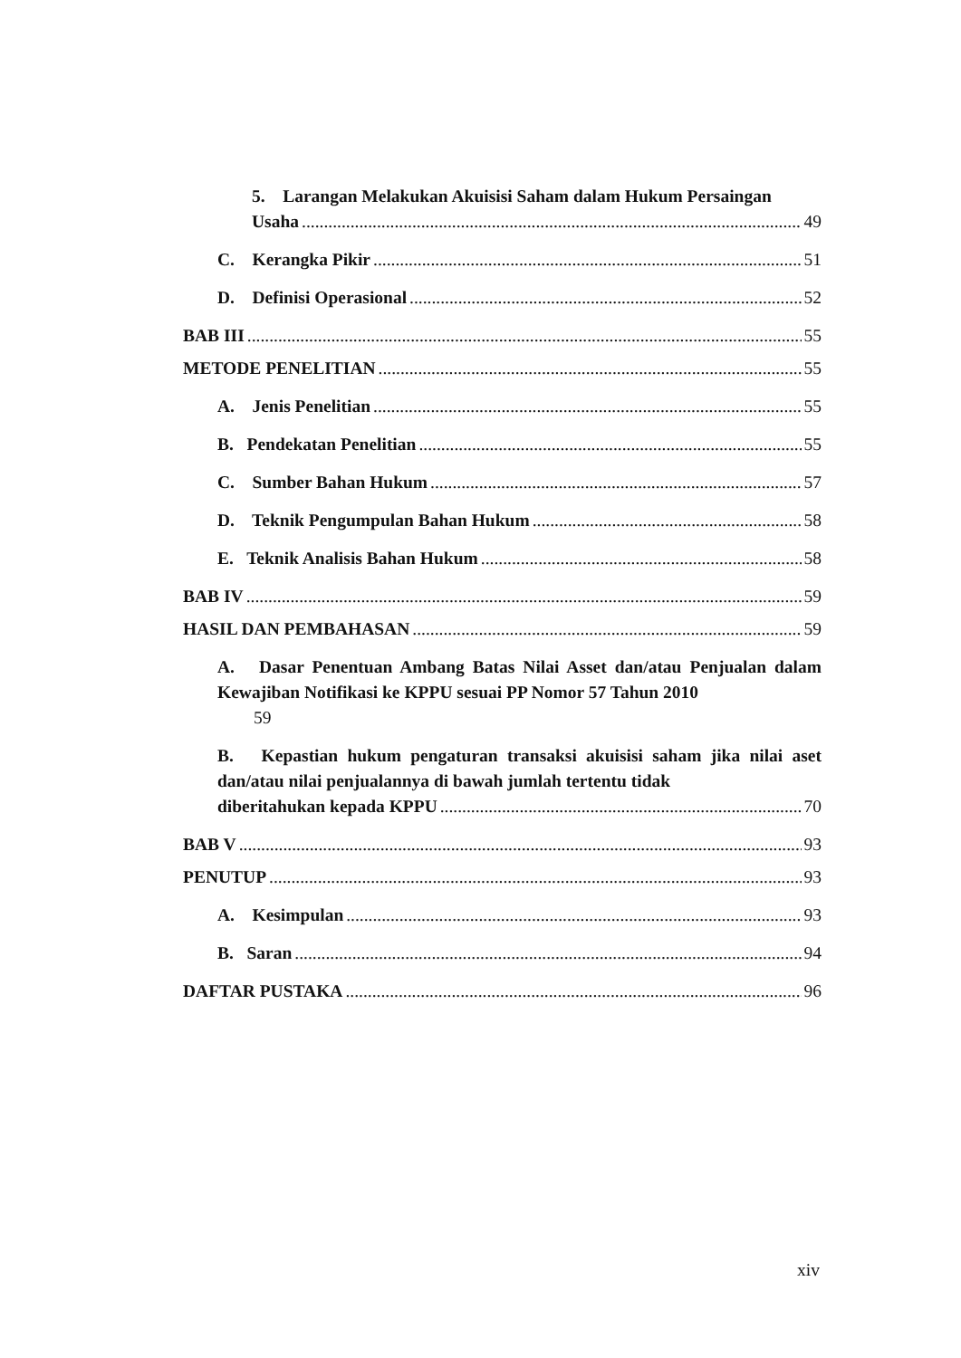5. Larangan Melakukan Akuisisi Saham dalam Hukum Persaingan
Usaha 49
C. Kerangka Pikir 51
D. Definisi Operasional 52
BAB III 55
METODE PENELITIAN 55
A. Jenis Penelitian 55
B. Pendekatan Penelitian 55
C. Sumber Bahan Hukum 57
D. Teknik Pengumpulan Bahan Hukum 58
E. Teknik Analisis Bahan Hukum 58
BAB IV 59
HASIL DAN PEMBAHASAN 59
A. Dasar Penentuan Ambang Batas Nilai Asset dan/atau Penjualan dalam Kewajiban Notifikasi ke KPPU sesuai PP Nomor 57 Tahun 2010
59
B. Kepastian hukum pengaturan transaksi akuisisi saham jika nilai aset dan/atau nilai penjualannya di bawah jumlah tertentu tidak
diberitahukan kepada KPPU 70
BAB V 93
PENUTUP 93
A. Kesimpulan 93
B. Saran 94
DAFTAR PUSTAKA 96
xiv